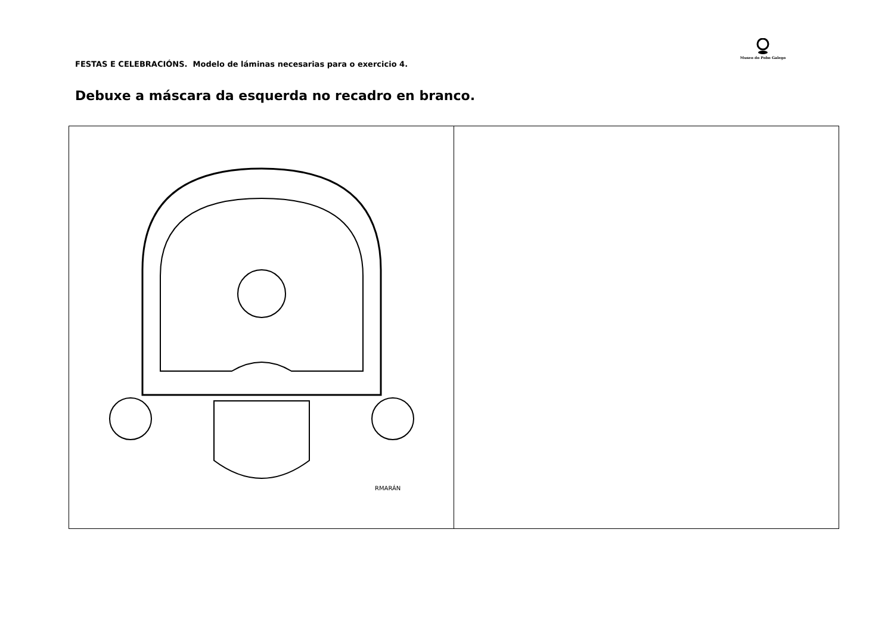FESTAS E CELEBRACIÓNS. Modelo de láminas necesarias para o exercicio 4.
Museo do Pobo Galego
Debuxe a máscara da esquerda no recadro en branco.
| RMARÁN | |